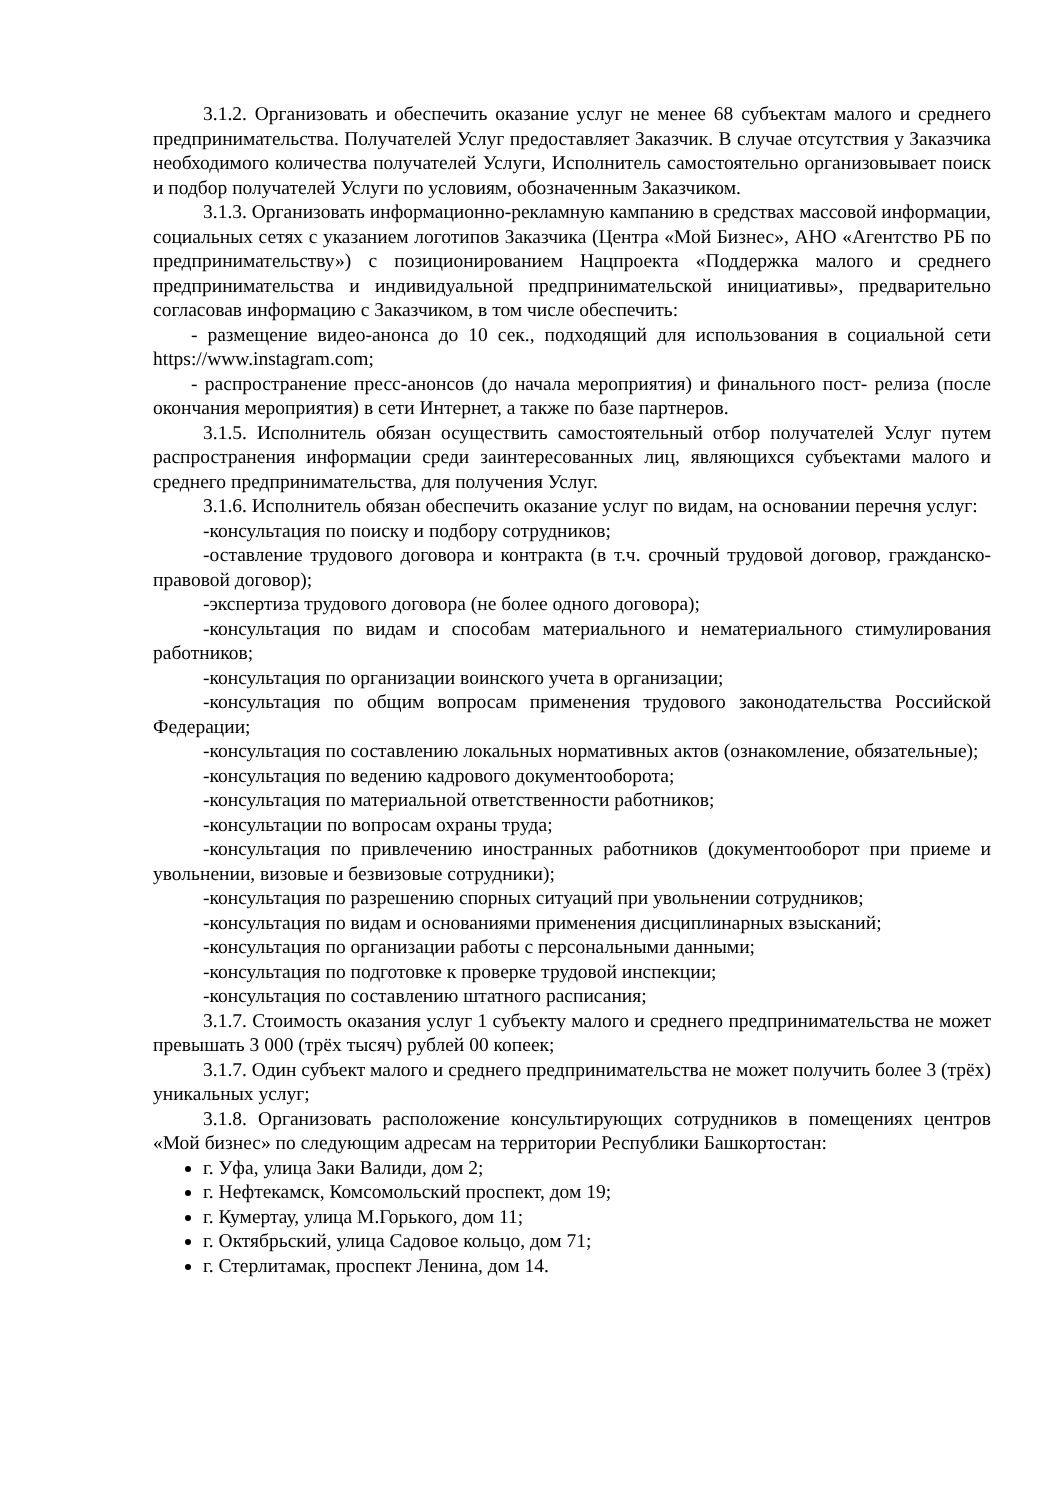3.1.2. Организовать и обеспечить оказание услуг не менее 68 субъектам малого и среднего предпринимательства. Получателей Услуг предоставляет Заказчик. В случае отсутствия у Заказчика необходимого количества получателей Услуги, Исполнитель самостоятельно организовывает поиск и подбор получателей Услуги по условиям, обозначенным Заказчиком.
3.1.3. Организовать информационно-рекламную кампанию в средствах массовой информации, социальных сетях с указанием логотипов Заказчика (Центра «Мой Бизнес», АНО «Агентство РБ по предпринимательству») с позиционированием Нацпроекта «Поддержка малого и среднего предпринимательства и индивидуальной предпринимательской инициативы», предварительно согласовав информацию с Заказчиком, в том числе обеспечить:
- размещение видео-анонса до 10 сек., подходящий для использования в социальной сети https://www.instagram.com;
- распространение пресс-анонсов (до начала мероприятия) и финального пост- релиза (после окончания мероприятия) в сети Интернет, а также по базе партнеров.
3.1.5. Исполнитель обязан осуществить самостоятельный отбор получателей Услуг путем распространения информации среди заинтересованных лиц, являющихся субъектами малого и среднего предпринимательства, для получения Услуг.
3.1.6. Исполнитель обязан обеспечить оказание услуг по видам, на основании перечня услуг:
-консультация по поиску и подбору сотрудников;
-оставление трудового договора и контракта (в т.ч. срочный трудовой договор, гражданско-правовой договор);
-экспертиза трудового договора (не более одного договора);
-консультация по видам и способам материального и нематериального стимулирования работников;
-консультация по организации воинского учета в организации;
-консультация по общим вопросам применения трудового законодательства Российской Федерации;
-консультация по составлению локальных нормативных актов (ознакомление, обязательные);
-консультация по ведению кадрового документооборота;
-консультация по материальной ответственности работников;
-консультации по вопросам охраны труда;
-консультация по привлечению иностранных работников (документооборот при приеме и увольнении, визовые и безвизовые сотрудники);
-консультация по разрешению спорных ситуаций при увольнении сотрудников;
-консультация по видам и основаниями применения дисциплинарных взысканий;
-консультация по организации работы с персональными данными;
-консультация по подготовке к проверке трудовой инспекции;
-консультация по составлению штатного расписания;
3.1.7. Стоимость оказания услуг 1 субъекту малого и среднего предпринимательства не может превышать 3 000 (трёх тысяч) рублей 00 копеек;
3.1.7. Один субъект малого и среднего предпринимательства не может получить более 3 (трёх) уникальных услуг;
3.1.8. Организовать расположение консультирующих сотрудников в помещениях центров «Мой бизнес» по следующим адресам на территории Республики Башкортостан:
г. Уфа, улица Заки Валиди, дом 2;
г. Нефтекамск, Комсомольский проспект, дом 19;
г. Кумертау, улица М.Горького, дом 11;
г. Октябрьский, улица Садовое кольцо, дом 71;
г. Стерлитамак, проспект Ленина, дом 14.